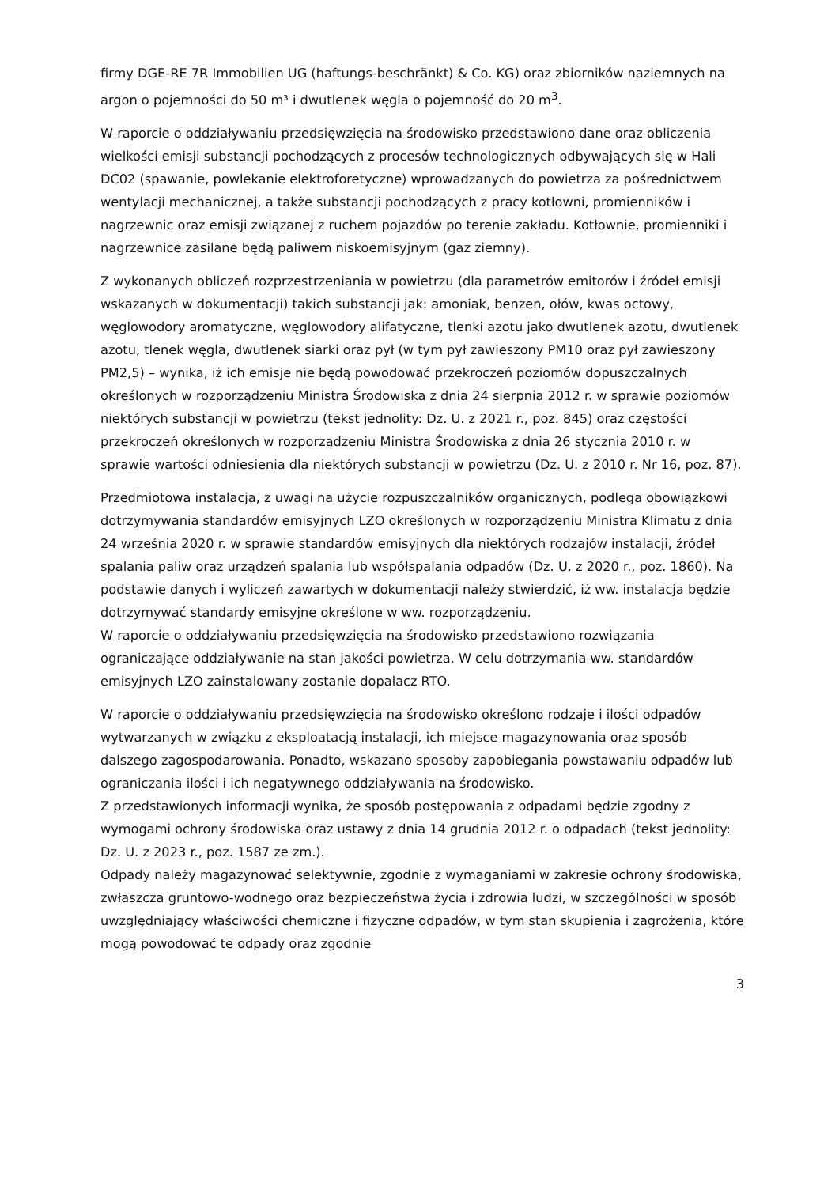firmy DGE-RE 7R Immobilien UG (haftungs-beschränkt) & Co. KG) oraz zbiorników naziemnych na argon o pojemności do 50 m³ i dwutlenek węgla o pojemność do 20 m<sup>3</sup>.
W raporcie o oddziaływaniu przedsięwzięcia na środowisko przedstawiono dane oraz obliczenia wielkości emisji substancji pochodzących z procesów technologicznych odbywających się w Hali DC02 (spawanie, powlekanie elektroforetyczne) wprowadzanych do powietrza za pośrednictwem wentylacji mechanicznej, a także substancji pochodzących z pracy kotłowni, promienników i nagrzewnic oraz emisji związanej z ruchem pojazdów po terenie zakładu. Kotłownie, promienniki i nagrzewnice zasilane będą paliwem niskoemisyjnym (gaz ziemny).
Z wykonanych obliczeń rozprzestrzeniania w powietrzu (dla parametrów emitorów i źródeł emisji wskazanych w dokumentacji) takich substancji jak: amoniak, benzen, ołów, kwas octowy, węglowodory aromatyczne, węglowodory alifatyczne, tlenki azotu jako dwutlenek azotu, dwutlenek azotu, tlenek węgla, dwutlenek siarki oraz pył (w tym pył zawieszony PM10 oraz pył zawieszony PM2,5) – wynika, iż ich emisje nie będą powodować przekroczeń poziomów dopuszczalnych określonych w rozporządzeniu Ministra Środowiska z dnia 24 sierpnia 2012 r. w sprawie poziomów niektórych substancji w powietrzu (tekst jednolity: Dz. U. z 2021 r., poz. 845) oraz częstości przekroczeń określonych w rozporządzeniu Ministra Środowiska z dnia 26 stycznia 2010 r. w sprawie wartości odniesienia dla niektórych substancji w powietrzu (Dz. U. z 2010 r. Nr 16, poz. 87).
Przedmiotowa instalacja, z uwagi na użycie rozpuszczalników organicznych, podlega obowiązkowi dotrzymywania standardów emisyjnych LZO określonych w rozporządzeniu Ministra Klimatu z dnia 24 września 2020 r. w sprawie standardów emisyjnych dla niektórych rodzajów instalacji, źródeł spalania paliw oraz urządzeń spalania lub współspalania odpadów (Dz. U. z 2020 r., poz. 1860). Na podstawie danych i wyliczeń zawartych w dokumentacji należy stwierdzić, iż ww. instalacja będzie dotrzymywać standardy emisyjne określone w ww. rozporządzeniu.
W raporcie o oddziaływaniu przedsięwzięcia na środowisko przedstawiono rozwiązania ograniczające oddziaływanie na stan jakości powietrza. W celu dotrzymania ww. standardów emisyjnych LZO zainstalowany zostanie dopalacz RTO.
W raporcie o oddziaływaniu przedsięwzięcia na środowisko określono rodzaje i ilości odpadów wytwarzanych w związku z eksploatacją instalacji, ich miejsce magazynowania oraz sposób dalszego zagospodarowania. Ponadto, wskazano sposoby zapobiegania powstawaniu odpadów lub ograniczania ilości i ich negatywnego oddziaływania na środowisko.
Z przedstawionych informacji wynika, że sposób postępowania z odpadami będzie zgodny z wymogami ochrony środowiska oraz ustawy z dnia 14 grudnia 2012 r. o odpadach (tekst jednolity: Dz. U. z 2023 r., poz. 1587 ze zm.).
Odpady należy magazynować selektywnie, zgodnie z wymaganiami w zakresie ochrony środowiska, zwłaszcza gruntowo-wodnego oraz bezpieczeństwa życia i zdrowia ludzi, w szczególności w sposób uwzględniający właściwości chemiczne i fizyczne odpadów, w tym stan skupienia i zagrożenia, które mogą powodować te odpady oraz zgodnie
3